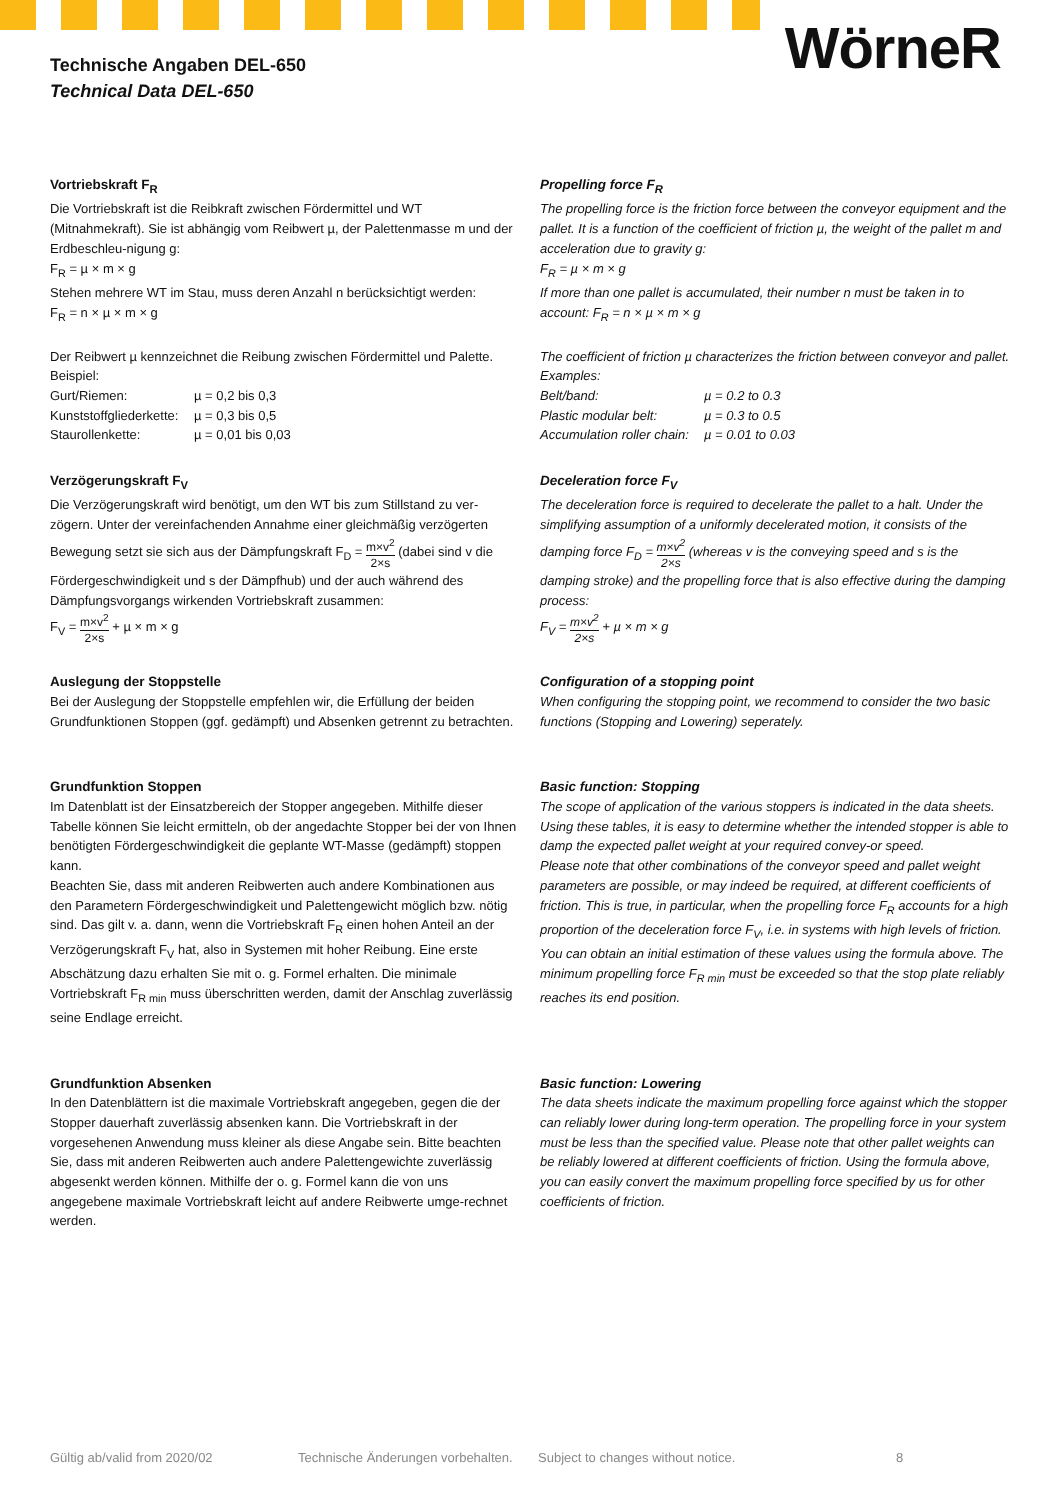Technische Angaben DEL-650
Technical Data DEL-650
WörneR
Vortriebskraft F<sub>R</sub>
Die Vortriebskraft ist die Reibkraft zwischen Fördermittel und WT (Mitnahmekraft). Sie ist abhängig vom Reibwert µ, der Palettenmasse m und der Erdbeschleu-nigung g:
F<sub>R</sub> = µ × m × g
Stehen mehrere WT im Stau, muss deren Anzahl n berücksichtigt werden:
F<sub>R</sub> = n × µ × m × g
Der Reibwert µ kennzeichnet die Reibung zwischen Fördermittel und Palette.
Beispiel:
| Gurt/Riemen: | µ = 0,2 bis 0,3 |
| Kunststoffgliederkette: | µ = 0,3 bis 0,5 |
| Staurollenkette: | µ = 0,01 bis 0,03 |
Propelling force F<sub>R</sub>
The propelling force is the friction force between the conveyor equipment and the pallet. It is a function of the coefficient of friction µ, the weight of the pallet m and acceleration due to gravity g:
F<sub>R</sub> = µ × m × g
If more than one pallet is accumulated, their number n must be taken in to account: F<sub>R</sub> = n × µ × m × g
The coefficient of friction µ characterizes the friction between conveyor and pallet.
Examples:
| Belt/band: | µ = 0.2 to 0.3 |
| Plastic modular belt: | µ = 0.3 to 0.5 |
| Accumulation roller chain: | µ = 0.01 to 0.03 |
Verzögerungskraft F<sub>V</sub>
Die Verzögerungskraft wird benötigt, um den WT bis zum Stillstand zu ver-zögern. Unter der vereinfachenden Annahme einer gleichmäßig verzögerten Bewegung setzt sie sich aus der Dämpfungskraft F<sub>D</sub> = m×v<sup>2</sup> 2×s (dabei sind v die Fördergeschwindigkeit und s der Dämpfhub) und der auch während des Dämpfungsvorgangs wirkenden Vortriebskraft zusammen:
F<sub>V</sub> = m×v<sup>2</sup> 2×s + µ × m × g
Deceleration force F<sub>V</sub>
The deceleration force is required to decelerate the pallet to a halt. Under the simplifying assumption of a uniformly decelerated motion, it consists of the damping force F<sub>D</sub> = m×v<sup>2</sup> 2×s (whereas v is the conveying speed and s is the damping stroke) and the propelling force that is also effective during the damping process:
F<sub>V</sub> = m×v<sup>2</sup> 2×s + µ × m × g
Auslegung der Stoppstelle
Bei der Auslegung der Stoppstelle empfehlen wir, die Erfüllung der beiden Grundfunktionen Stoppen (ggf. gedämpft) und Absenken getrennt zu betrachten.
Configuration of a stopping point
When configuring the stopping point, we recommend to consider the two basic functions (Stopping and Lowering) seperately.
Grundfunktion Stoppen
Im Datenblatt ist der Einsatzbereich der Stopper angegeben. Mithilfe dieser Tabelle können Sie leicht ermitteln, ob der angedachte Stopper bei der von Ihnen benötigten Fördergeschwindigkeit die geplante WT-Masse (gedämpft) stoppen kann.
Beachten Sie, dass mit anderen Reibwerten auch andere Kombinationen aus den Parametern Fördergeschwindigkeit und Palettengewicht möglich bzw. nötig sind. Das gilt v. a. dann, wenn die Vortriebskraft F<sub>R</sub> einen hohen Anteil an der Verzögerungskraft F<sub>V</sub> hat, also in Systemen mit hoher Reibung. Eine erste Abschätzung dazu erhalten Sie mit o. g. Formel erhalten. Die minimale Vortriebskraft F<sub>R min</sub> muss überschritten werden, damit der Anschlag zuverlässig seine Endlage erreicht.
Basic function: Stopping
The scope of application of the various stoppers is indicated in the data sheets. Using these tables, it is easy to determine whether the intended stopper is able to damp the expected pallet weight at your required convey-or speed.
Please note that other combinations of the conveyor speed and pallet weight parameters are possible, or may indeed be required, at different coefficients of friction. This is true, in particular, when the propelling force F<sub>R</sub> accounts for a high proportion of the deceleration force F<sub>V</sub>, i.e. in systems with high levels of friction. You can obtain an initial estimation of these values using the formula above. The minimum propelling force F<sub>R min</sub> must be exceeded so that the stop plate reliably reaches its end position.
Grundfunktion Absenken
In den Datenblättern ist die maximale Vortriebskraft angegeben, gegen die der Stopper dauerhaft zuverlässig absenken kann. Die Vortriebskraft in der vorgesehenen Anwendung muss kleiner als diese Angabe sein. Bitte beachten Sie, dass mit anderen Reibwerten auch andere Palettengewichte zuverlässig abgesenkt werden können. Mithilfe der o. g. Formel kann die von uns angegebene maximale Vortriebskraft leicht auf andere Reibwerte umge-rechnet werden.
Basic function: Lowering
The data sheets indicate the maximum propelling force against which the stopper can reliably lower during long-term operation. The propelling force in your system must be less than the specified value. Please note that other pallet weights can be reliably lowered at different coefficients of friction. Using the formula above, you can easily convert the maximum propelling force specified by us for other coefficients of friction.
Gültig ab/valid from 2020/02 Technische Änderungen vorbehalten. Subject to changes without notice. 8